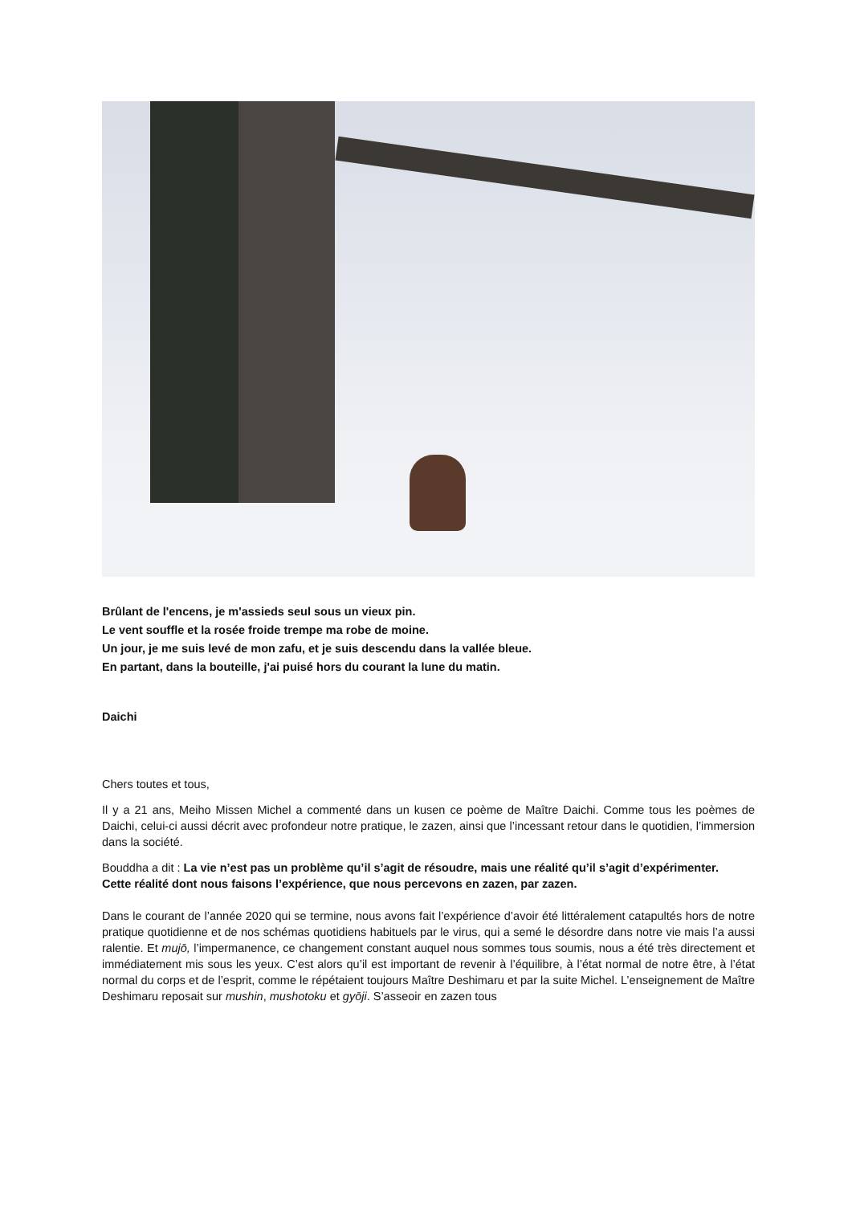Brûlant de l'encens, je m'assieds seul sous un vieux pin.
Le vent souffle et la rosée froide trempe ma robe de moine.
Un jour, je me suis levé de mon zafu, et je suis descendu dans la vallée bleue.
En partant, dans la bouteille, j'ai puisé hors du courant la lune du matin.
Daichi
Chers toutes et tous,
Il y a 21 ans, Meiho Missen Michel a commenté dans un kusen ce poème de Maître Daichi. Comme tous les poèmes de Daichi, celui-ci aussi décrit avec profondeur notre pratique, le zazen, ainsi que l’incessant retour dans le quotidien, l’immersion dans la société.
Bouddha a dit : La vie n’est pas un problème qu’il s’agit de résoudre, mais une réalité qu’il s’agit d’expérimenter.
Cette réalité dont nous faisons l’expérience, que nous percevons en zazen, par zazen.
Dans le courant de l’année 2020 qui se termine, nous avons fait l’expérience d’avoir été littéralement catapultés hors de notre pratique quotidienne et de nos schémas quotidiens habituels par le virus, qui a semé le désordre dans notre vie mais l’a aussi ralentie. Et mujō, l’impermanence, ce changement constant auquel nous sommes tous soumis, nous a été très directement et immédiatement mis sous les yeux. C’est alors qu’il est important de revenir à l’équilibre, à l’état normal de notre être, à l’état normal du corps et de l’esprit, comme le répétaient toujours Maître Deshimaru et par la suite Michel. L’enseignement de Maître Deshimaru reposait sur mushin, mushotoku et gyōji. S’asseoir en zazen tous